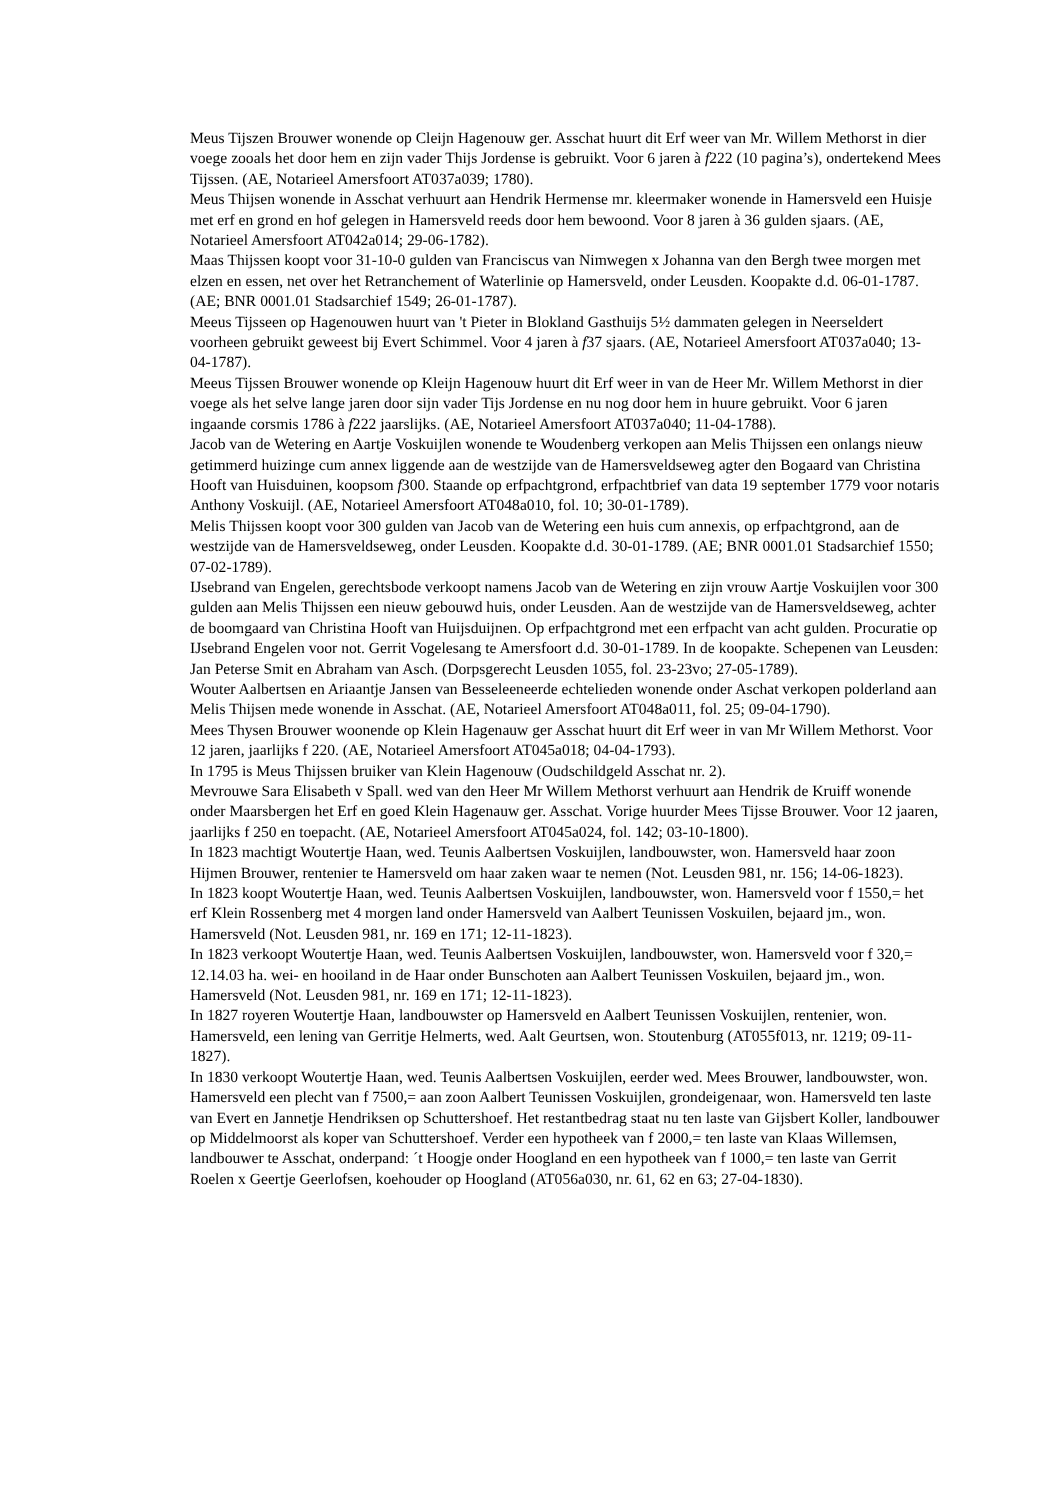Meus Tijszen Brouwer wonende op Cleijn Hagenouw ger. Asschat huurt dit Erf weer van Mr. Willem Methorst in dier voege zooals het door hem en zijn vader Thijs Jordense is gebruikt. Voor 6 jaren à f222 (10 pagina’s), ondertekend Mees Tijssen. (AE, Notarieel Amersfoort AT037a039; 1780).
Meus Thijsen wonende in Asschat verhuurt aan Hendrik Hermense mr. kleermaker wonende in Hamersveld een Huisje met erf en grond en hof gelegen in Hamersveld reeds door hem bewoond. Voor 8 jaren à 36 gulden sjaars. (AE, Notarieel Amersfoort AT042a014; 29-06-1782).
Maas Thijssen koopt voor 31-10-0 gulden van Franciscus van Nimwegen x Johanna van den Bergh twee morgen met elzen en essen, net over het Retranchement of Waterlinie op Hamersveld, onder Leusden. Koopakte d.d. 06-01-1787. (AE; BNR 0001.01 Stadsarchief 1549; 26-01-1787).
Meeus Tijsseen op Hagenouwen huurt van 't Pieter in Blokland Gasthuijs 5½ dammaten gelegen in Neerseldert voorheen gebruikt geweest bij Evert Schimmel. Voor 4 jaren à f37 sjaars. (AE, Notarieel Amersfoort AT037a040; 13-04-1787).
Meeus Tijssen Brouwer wonende op Kleijn Hagenouw huurt dit Erf weer in van de Heer Mr. Willem Methorst in dier voege als het selve lange jaren door sijn vader Tijs Jordense en nu nog door hem in huure gebruikt. Voor 6 jaren ingaande corsmis 1786 à f222 jaarslijks. (AE, Notarieel Amersfoort AT037a040; 11-04-1788).
Jacob van de Wetering en Aartje Voskuijlen wonende te Woudenberg verkopen aan Melis Thijssen een onlangs nieuw getimmerd huizinge cum annex liggende aan de westzijde van de Hamersveldseweg agter den Bogaard van Christina Hooft van Huisduinen, koopsom f300. Staande op erfpachtgrond, erfpachtbrief van data 19 september 1779 voor notaris Anthony Voskuijl. (AE, Notarieel Amersfoort AT048a010, fol. 10; 30-01-1789).
Melis Thijssen koopt voor 300 gulden van Jacob van de Wetering een huis cum annexis, op erfpachtgrond, aan de westzijde van de Hamersveldseweg, onder Leusden. Koopakte d.d. 30-01-1789. (AE; BNR 0001.01 Stadsarchief 1550; 07-02-1789).
IJsebrand van Engelen, gerechtsbode verkoopt namens Jacob van de Wetering en zijn vrouw Aartje Voskuijlen voor 300 gulden aan Melis Thijssen een nieuw gebouwd huis, onder Leusden. Aan de westzijde van de Hamersveldseweg, achter de boomgaard van Christina Hooft van Huijsduijnen. Op erfpachtgrond met een erfpacht van acht gulden. Procuratie op IJsebrand Engelen voor not. Gerrit Vogelesang te Amersfoort d.d. 30-01-1789. In de koopakte. Schepenen van Leusden: Jan Peterse Smit en Abraham van Asch. (Dorpsgerecht Leusden 1055, fol. 23-23vo; 27-05-1789).
Wouter Aalbertsen en Ariaantje Jansen van Besseleeneerde echtelieden wonende onder Aschat verkopen polderland aan Melis Thijsen mede wonende in Asschat. (AE, Notarieel Amersfoort AT048a011, fol. 25; 09-04-1790).
Mees Thysen Brouwer woonende op Klein Hagenauw ger Asschat huurt dit Erf weer in van Mr Willem Methorst. Voor 12 jaren, jaarlijks f 220. (AE, Notarieel Amersfoort AT045a018; 04-04-1793).
In 1795 is Meus Thijssen bruiker van Klein Hagenouw (Oudschildgeld Asschat nr. 2).
Mevrouwe Sara Elisabeth v Spall. wed van den Heer Mr Willem Methorst verhuurt aan Hendrik de Kruiff wonende onder Maarsbergen het Erf en goed Klein Hagenauw ger. Asschat. Vorige huurder Mees Tijsse Brouwer. Voor 12 jaaren, jaarlijks f 250 en toepacht. (AE, Notarieel Amersfoort AT045a024, fol. 142; 03-10-1800).
In 1823 machtigt Woutertje Haan, wed. Teunis Aalbertsen Voskuijlen, landbouwster, won. Hamersveld haar zoon Hijmen Brouwer, rentenier te Hamersveld om haar zaken waar te nemen (Not. Leusden 981, nr. 156; 14-06-1823).
In 1823 koopt Woutertje Haan, wed. Teunis Aalbertsen Voskuijlen, landbouwster, won. Hamersveld voor f 1550,= het erf Klein Rossenberg met 4 morgen land onder Hamersveld van Aalbert Teunissen Voskuilen, bejaard jm., won. Hamersveld (Not. Leusden 981, nr. 169 en 171; 12-11-1823).
In 1823 verkoopt Woutertje Haan, wed. Teunis Aalbertsen Voskuijlen, landbouwster, won. Hamersveld voor f 320,= 12.14.03 ha. wei- en hooiland in de Haar onder Bunschoten aan Aalbert Teunissen Voskuilen, bejaard jm., won. Hamersveld (Not. Leusden 981, nr. 169 en 171; 12-11-1823).
In 1827 royeren Woutertje Haan, landbouwster op Hamersveld en Aalbert Teunissen Voskuijlen, rentenier, won. Hamersveld, een lening van Gerritje Helmerts, wed. Aalt Geurtsen, won. Stoutenburg (AT055f013, nr. 1219; 09-11-1827).
In 1830 verkoopt Woutertje Haan, wed. Teunis Aalbertsen Voskuijlen, eerder wed. Mees Brouwer, landbouwster, won. Hamersveld een plecht van f 7500,= aan zoon Aalbert Teunissen Voskuijlen, grondeigenaar, won. Hamersveld ten laste van Evert en Jannetje Hendriksen op Schuttershoef. Het restantbedrag staat nu ten laste van Gijsbert Koller, landbouwer op Middelmoorst als koper van Schuttershoef. Verder een hypotheek van f 2000,= ten laste van Klaas Willemsen, landbouwer te Asschat, onderpand: ´t Hoogje onder Hoogland en een hypotheek van f 1000,= ten laste van Gerrit Roelen x Geertje Geerlofsen, koehouder op Hoogland (AT056a030, nr. 61, 62 en 63; 27-04-1830).